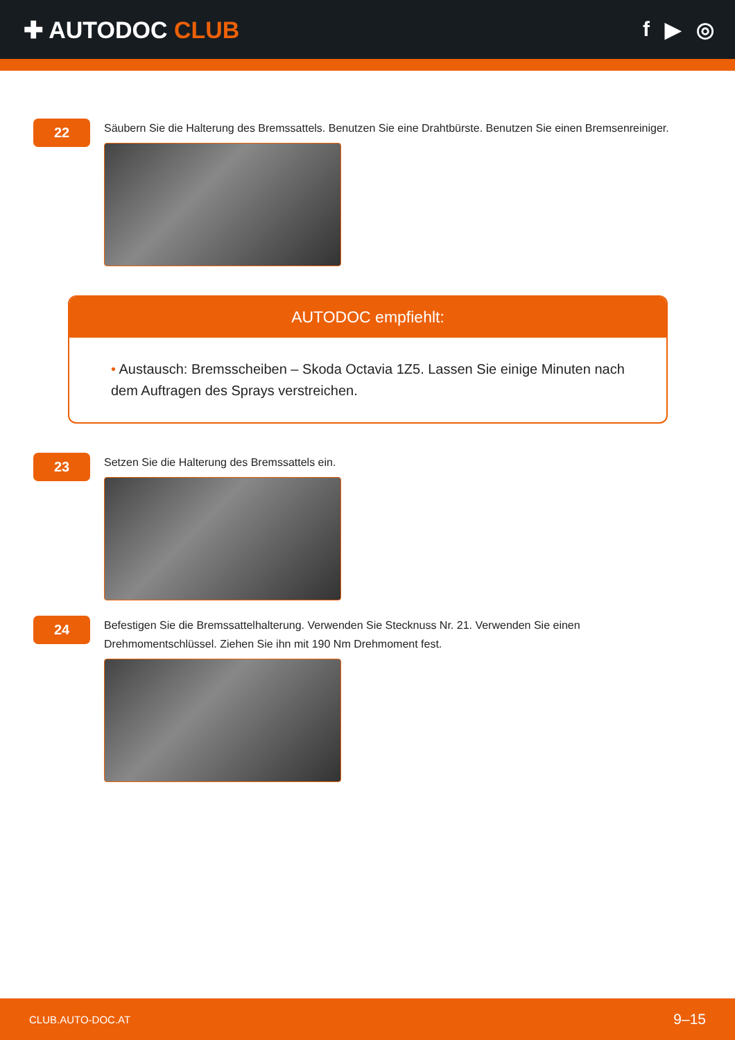✚ AUTODOC CLUB f ▶ ◎
22
Säubern Sie die Halterung des Bremssattels. Benutzen Sie eine Drahtbürste. Benutzen Sie einen Bremsenreiniger.
AUTODOC empfiehlt:
• Austausch: Bremsscheiben – Skoda Octavia 1Z5. Lassen Sie einige Minuten nach dem Auftragen des Sprays verstreichen.
23
Setzen Sie die Halterung des Bremssattels ein.
24
Befestigen Sie die Bremssattelhalterung. Verwenden Sie Stecknuss Nr. 21. Verwenden Sie einen
Drehmomentschlüssel. Ziehen Sie ihn mit 190 Nm Drehmoment fest.
CLUB.AUTO-DOC.AT 9–15